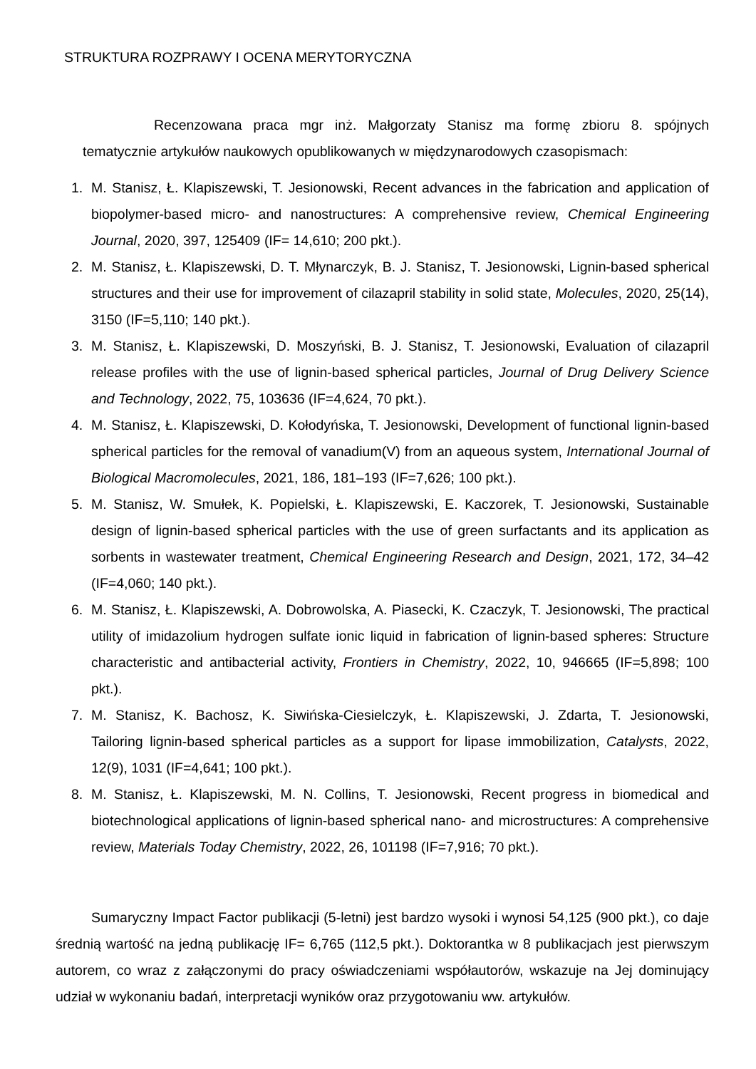STRUKTURA ROZPRAWY I OCENA MERYTORYCZNA
Recenzowana praca mgr inż. Małgorzaty Stanisz ma formę zbioru 8. spójnych tematycznie artykułów naukowych opublikowanych w międzynarodowych czasopismach:
1. M. Stanisz, Ł. Klapiszewski, T. Jesionowski, Recent advances in the fabrication and application of biopolymer-based micro- and nanostructures: A comprehensive review, Chemical Engineering Journal, 2020, 397, 125409 (IF= 14,610; 200 pkt.).
2. M. Stanisz, Ł. Klapiszewski, D. T. Młynarczyk, B. J. Stanisz, T. Jesionowski, Lignin-based spherical structures and their use for improvement of cilazapril stability in solid state, Molecules, 2020, 25(14), 3150 (IF=5,110; 140 pkt.).
3. M. Stanisz, Ł. Klapiszewski, D. Moszyński, B. J. Stanisz, T. Jesionowski, Evaluation of cilazapril release profiles with the use of lignin-based spherical particles, Journal of Drug Delivery Science and Technology, 2022, 75, 103636 (IF=4,624, 70 pkt.).
4. M. Stanisz, Ł. Klapiszewski, D. Kołodyńska, T. Jesionowski, Development of functional lignin-based spherical particles for the removal of vanadium(V) from an aqueous system, International Journal of Biological Macromolecules, 2021, 186, 181–193 (IF=7,626; 100 pkt.).
5. M. Stanisz, W. Smułek, K. Popielski, Ł. Klapiszewski, E. Kaczorek, T. Jesionowski, Sustainable design of lignin-based spherical particles with the use of green surfactants and its application as sorbents in wastewater treatment, Chemical Engineering Research and Design, 2021, 172, 34–42 (IF=4,060; 140 pkt.).
6. M. Stanisz, Ł. Klapiszewski, A. Dobrowolska, A. Piasecki, K. Czaczyk, T. Jesionowski, The practical utility of imidazolium hydrogen sulfate ionic liquid in fabrication of lignin-based spheres: Structure characteristic and antibacterial activity, Frontiers in Chemistry, 2022, 10, 946665 (IF=5,898; 100 pkt.).
7. M. Stanisz, K. Bachosz, K. Siwińska-Ciesielczyk, Ł. Klapiszewski, J. Zdarta, T. Jesionowski, Tailoring lignin-based spherical particles as a support for lipase immobilization, Catalysts, 2022, 12(9), 1031 (IF=4,641; 100 pkt.).
8. M. Stanisz, Ł. Klapiszewski, M. N. Collins, T. Jesionowski, Recent progress in biomedical and biotechnological applications of lignin-based spherical nano- and microstructures: A comprehensive review, Materials Today Chemistry, 2022, 26, 101198 (IF=7,916; 70 pkt.).
Sumaryczny Impact Factor publikacji (5-letni) jest bardzo wysoki i wynosi 54,125 (900 pkt.), co daje średnią wartość na jedną publikację IF= 6,765 (112,5 pkt.). Doktorantka w 8 publikacjach jest pierwszym autorem, co wraz z załączonymi do pracy oświadczeniami współautorów, wskazuje na Jej dominujący udział w wykonaniu badań, interpretacji wyników oraz przygotowaniu ww. artykułów.